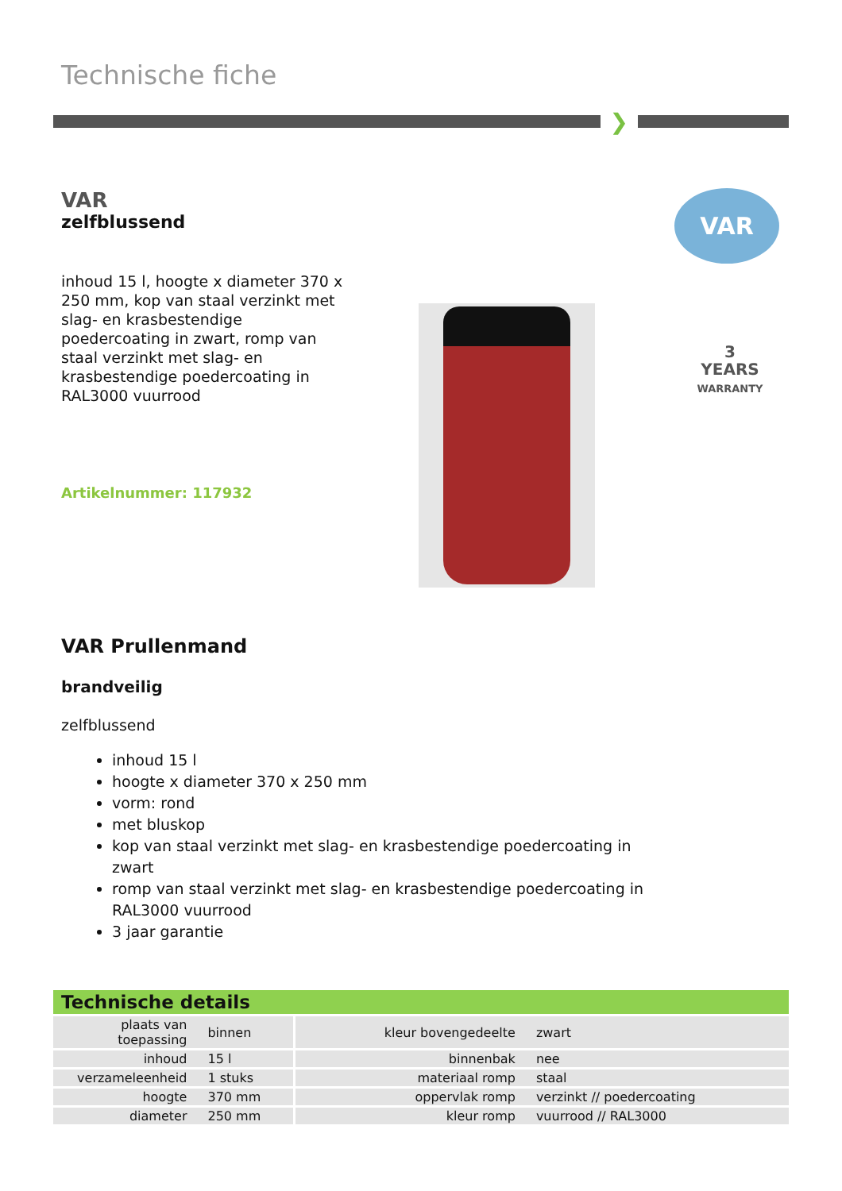Technische fiche
❯
VAR
zelfblussend
inhoud 15 l, hoogte x diameter 370 x 250 mm, kop van staal verzinkt met slag- en krasbestendige poedercoating in zwart, romp van staal verzinkt met slag- en krasbestendige poedercoating in RAL3000 vuurrood
Artikelnummer: 117932
VAR
3
YEARS
WARRANTY
VAR Prullenmand
brandveilig
zelfblussend
inhoud 15 l
hoogte x diameter 370 x 250 mm
vorm: rond
met bluskop
kop van staal verzinkt met slag- en krasbestendige poedercoating in zwart
romp van staal verzinkt met slag- en krasbestendige poedercoating in RAL3000 vuurrood
3 jaar garantie
Technische details
| plaats van toepassing | binnen | kleur bovengedeelte | zwart |
| inhoud | 15 l | binnenbak | nee |
| verzameleenheid | 1 stuks | materiaal romp | staal |
| hoogte | 370 mm | oppervlak romp | verzinkt // poedercoating |
| diameter | 250 mm | kleur romp | vuurrood // RAL3000 |